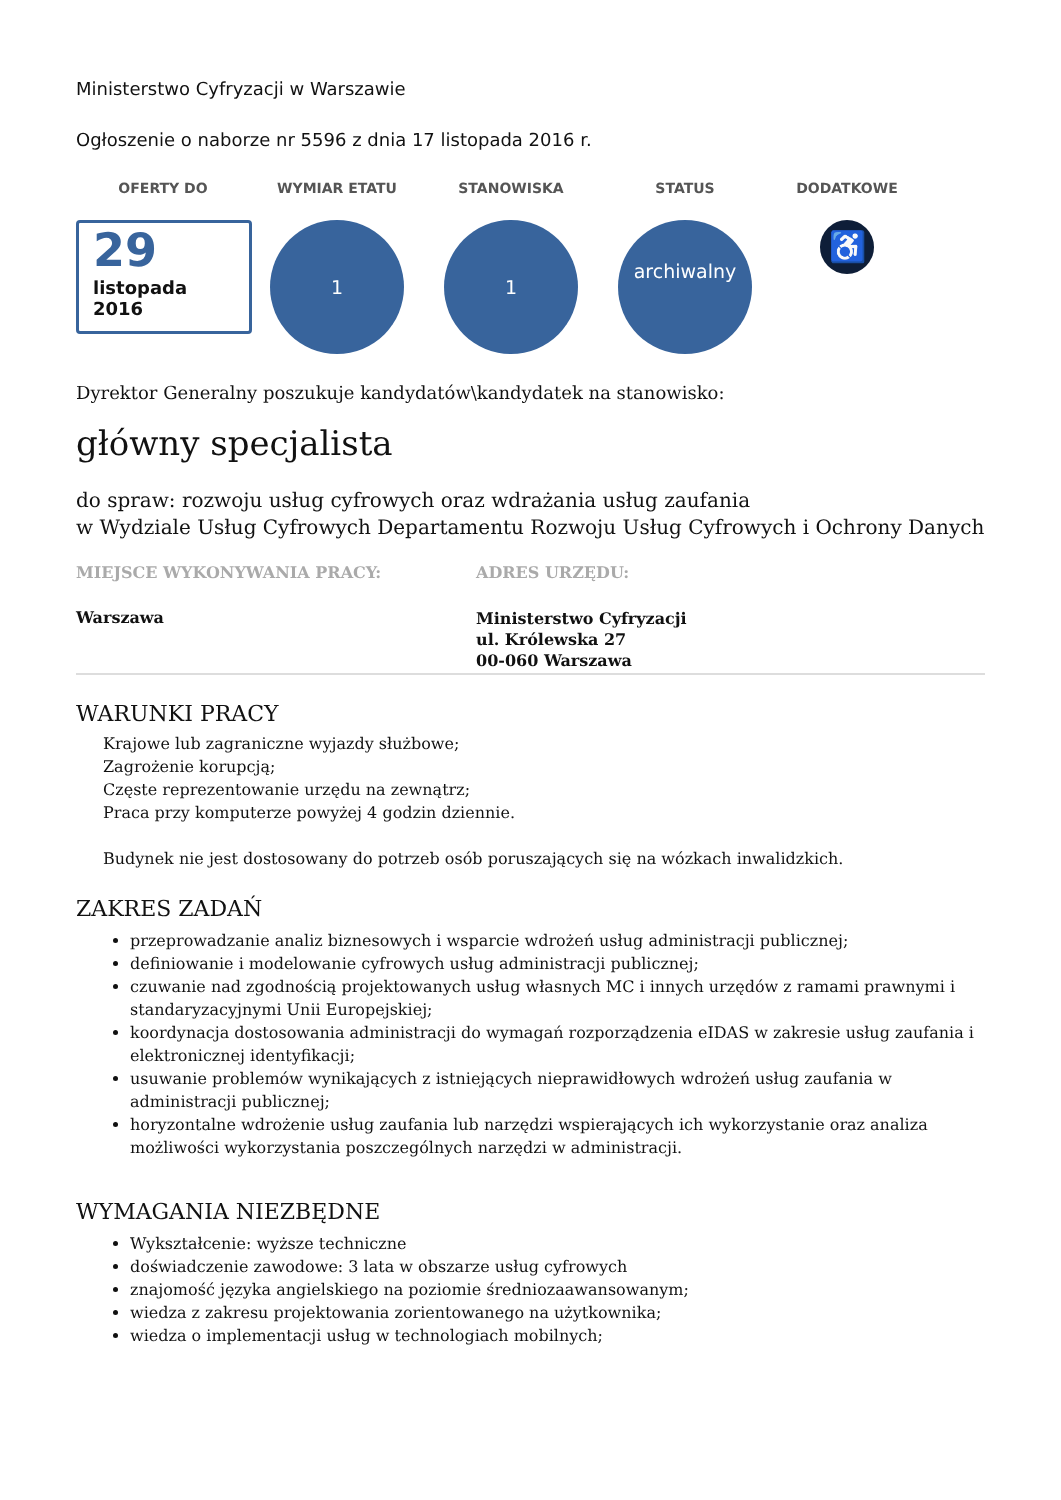Ministerstwo Cyfryzacji w Warszawie
Ogłoszenie o naborze nr 5596 z dnia 17 listopada 2016 r.
OFERTY DO
29
listopada
2016
WYMIAR ETATU
1
STANOWISKA
1
STATUS
archiwalny
DODATKOWE
♿
Dyrektor Generalny poszukuje kandydatów\kandydatek na stanowisko:
główny specjalista
do spraw: rozwoju usług cyfrowych oraz wdrażania usług zaufania
w Wydziale Usług Cyfrowych Departamentu Rozwoju Usług Cyfrowych i Ochrony Danych
MIEJSCE WYKONYWANIA PRACY:
Warszawa
ADRES URZĘDU:
Ministerstwo Cyfryzacji
ul. Królewska 27
00-060 Warszawa
WARUNKI PRACY
Krajowe lub zagraniczne wyjazdy służbowe;
Zagrożenie korupcją;
Częste reprezentowanie urzędu na zewnątrz;
Praca przy komputerze powyżej 4 godzin dziennie.
Budynek nie jest dostosowany do potrzeb osób poruszających się na wózkach inwalidzkich.
ZAKRES ZADAŃ
przeprowadzanie analiz biznesowych i wsparcie wdrożeń usług administracji publicznej;
definiowanie i modelowanie cyfrowych usług administracji publicznej;
czuwanie nad zgodnością projektowanych usług własnych MC i innych urzędów z ramami prawnymi i standaryzacyjnymi Unii Europejskiej;
koordynacja dostosowania administracji do wymagań rozporządzenia eIDAS w zakresie usług zaufania i elektronicznej identyfikacji;
usuwanie problemów wynikających z istniejących nieprawidłowych wdrożeń usług zaufania w administracji publicznej;
horyzontalne wdrożenie usług zaufania lub narzędzi wspierających ich wykorzystanie oraz analiza możliwości wykorzystania poszczególnych narzędzi w administracji.
WYMAGANIA NIEZBĘDNE
Wykształcenie: wyższe techniczne
doświadczenie zawodowe: 3 lata w obszarze usług cyfrowych
znajomość języka angielskiego na poziomie średniozaawansowanym;
wiedza z zakresu projektowania zorientowanego na użytkownika;
wiedza o implementacji usług w technologiach mobilnych;